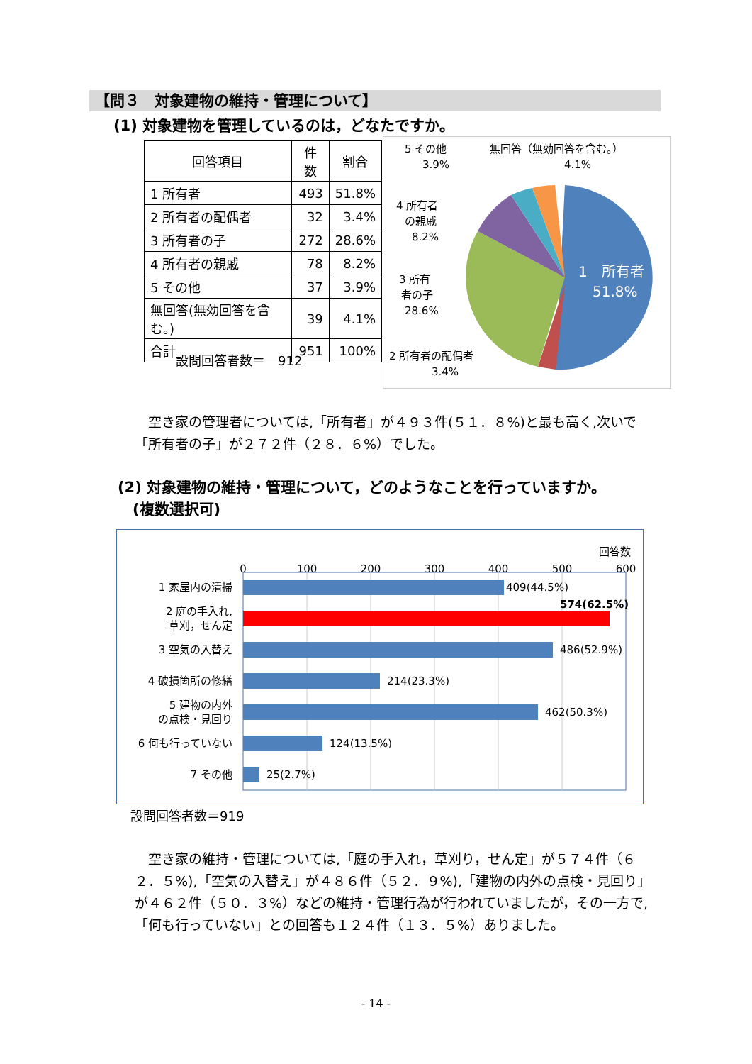【問３　対象建物の維持・管理について】
(1) 対象建物を管理しているのは，どなたですか。
| 回答項目 | 件数 | 割合 |
| --- | --- | --- |
| 1 所有者 | 493 | 51.8% |
| 2 所有者の配偶者 | 32 | 3.4% |
| 3 所有者の子 | 272 | 28.6% |
| 4 所有者の親戚 | 78 | 8.2% |
| 5 その他 | 37 | 3.9% |
| 無回答(無効回答を含む。) | 39 | 4.1% |
| 合計 | 951 | 100% |
設問回答者数＝　912
1　所有者
51.8%
5 その他
3.9%
無回答（無効回答を含む。）
4.1%
4 所有者
の親戚
8.2%
3 所有
者の子
28.6%
2 所有者の配偶者
3.4%
空き家の管理者については,「所有者」が４９３件(５１．８%)と最も高く,次いで「所有者の子」が２７２件（２８．６%）でした。
(2) 対象建物の維持・管理について，どのようなことを行っていますか。
　(複数選択可)
回答数
0
100
200
300
400
500
600
1 家屋内の清掃
2 庭の手入れ,
草刈，せん定
3 空気の入替え
4 破損箇所の修繕
5 建物の内外
の点検・見回り
6 何も行っていない
7 その他
409(44.5%)
574(62.5%)
486(52.9%)
214(23.3%)
462(50.3%)
124(13.5%)
25(2.7%)
設問回答者数＝919
空き家の維持・管理については,「庭の手入れ，草刈り，せん定」が５７４件（６２．５%),「空気の入替え」が４８６件（５２．９%),「建物の内外の点検・見回り」が４６２件（５０．３%）などの維持・管理行為が行われていましたが，その一方で,「何も行っていない」との回答も１２４件（１３．５%）ありました。
- 14 -